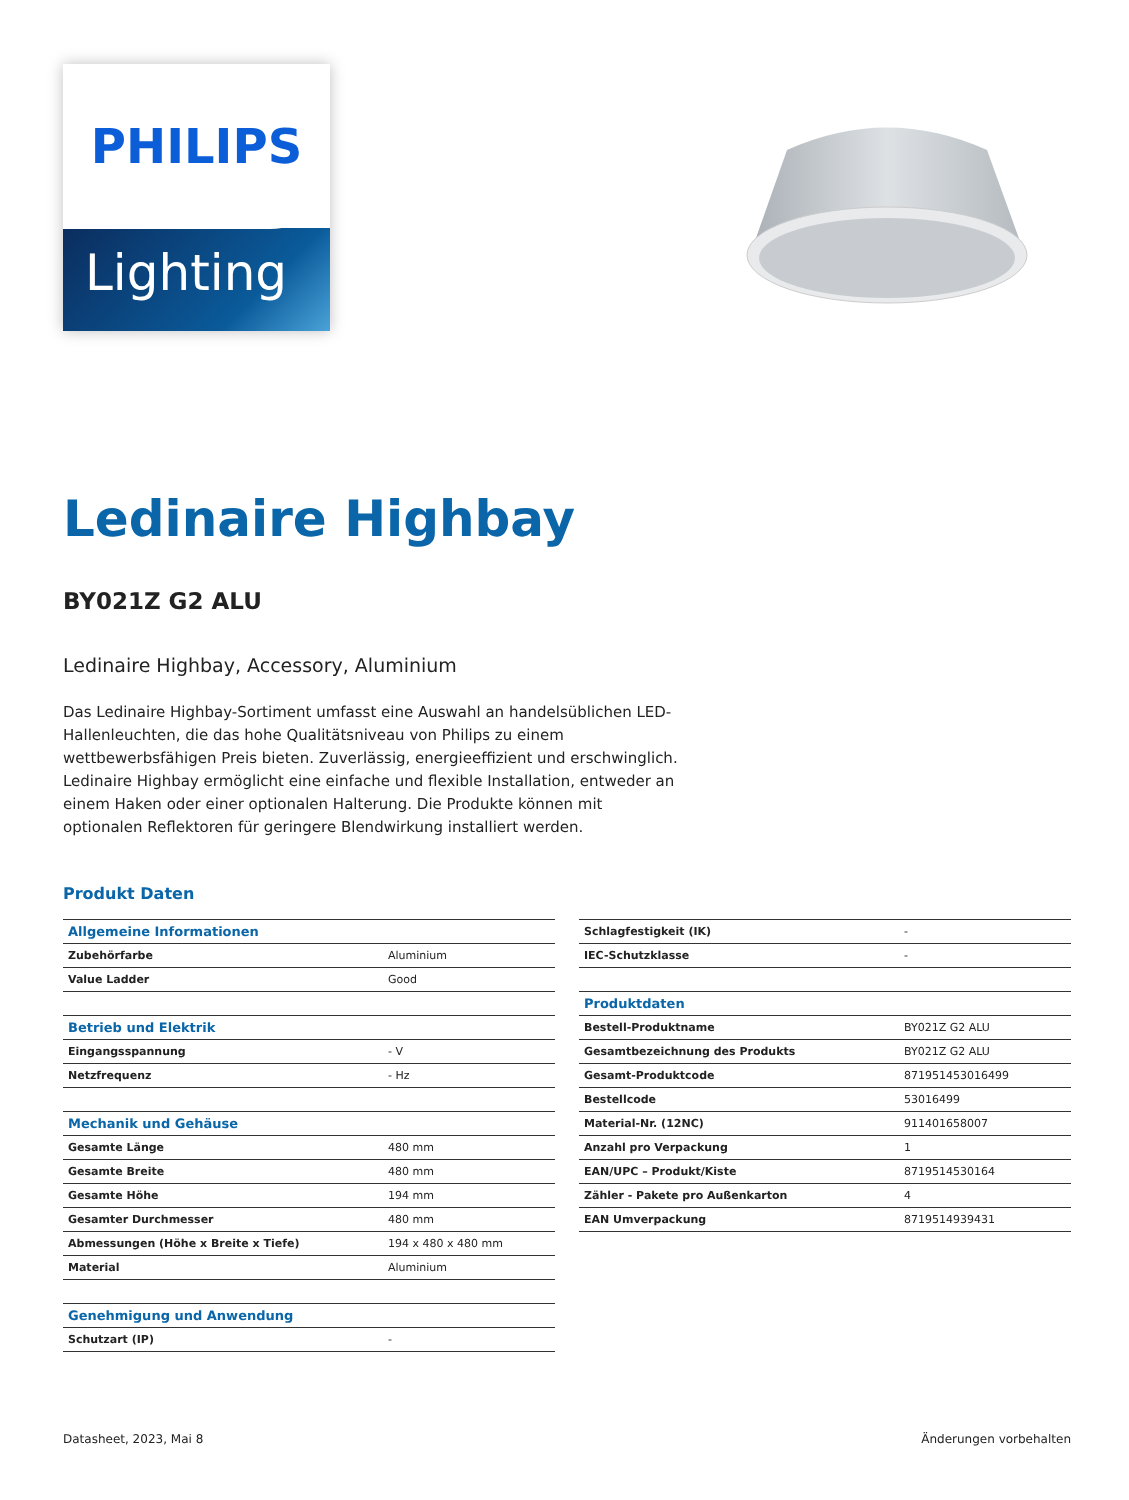PHILIPS
Lighting
Ledinaire Highbay
BY021Z G2 ALU
Ledinaire Highbay, Accessory, Aluminium
Das Ledinaire Highbay-Sortiment umfasst eine Auswahl an handelsüblichen LED-Hallenleuchten, die das hohe Qualitätsniveau von Philips zu einem wettbewerbsfähigen Preis bieten. Zuverlässig, energieeffizient und erschwinglich. Ledinaire Highbay ermöglicht eine einfache und flexible Installation, entweder an einem Haken oder einer optionalen Halterung. Die Produkte können mit optionalen Reflektoren für geringere Blendwirkung installiert werden.
Produkt Daten
| Allgemeine Informationen | |
| Zubehörfarbe | Aluminium |
| Value Ladder | Good |
| Betrieb und Elektrik | |
| Eingangsspannung | - V |
| Netzfrequenz | - Hz |
| Mechanik und Gehäuse | |
| Gesamte Länge | 480 mm |
| Gesamte Breite | 480 mm |
| Gesamte Höhe | 194 mm |
| Gesamter Durchmesser | 480 mm |
| Abmessungen (Höhe x Breite x Tiefe) | 194 x 480 x 480 mm |
| Material | Aluminium |
| Genehmigung und Anwendung | |
| Schutzart (IP) | - |
| Schlagfestigkeit (IK) | - |
| IEC-Schutzklasse | - |
| Produktdaten | |
| Bestell-Produktname | BY021Z G2 ALU |
| Gesamtbezeichnung des Produkts | BY021Z G2 ALU |
| Gesamt-Produktcode | 871951453016499 |
| Bestellcode | 53016499 |
| Material-Nr. (12NC) | 911401658007 |
| Anzahl pro Verpackung | 1 |
| EAN/UPC – Produkt/Kiste | 8719514530164 |
| Zähler - Pakete pro Außenkarton | 4 |
| EAN Umverpackung | 8719514939431 |
Datasheet, 2023, Mai 8 Änderungen vorbehalten